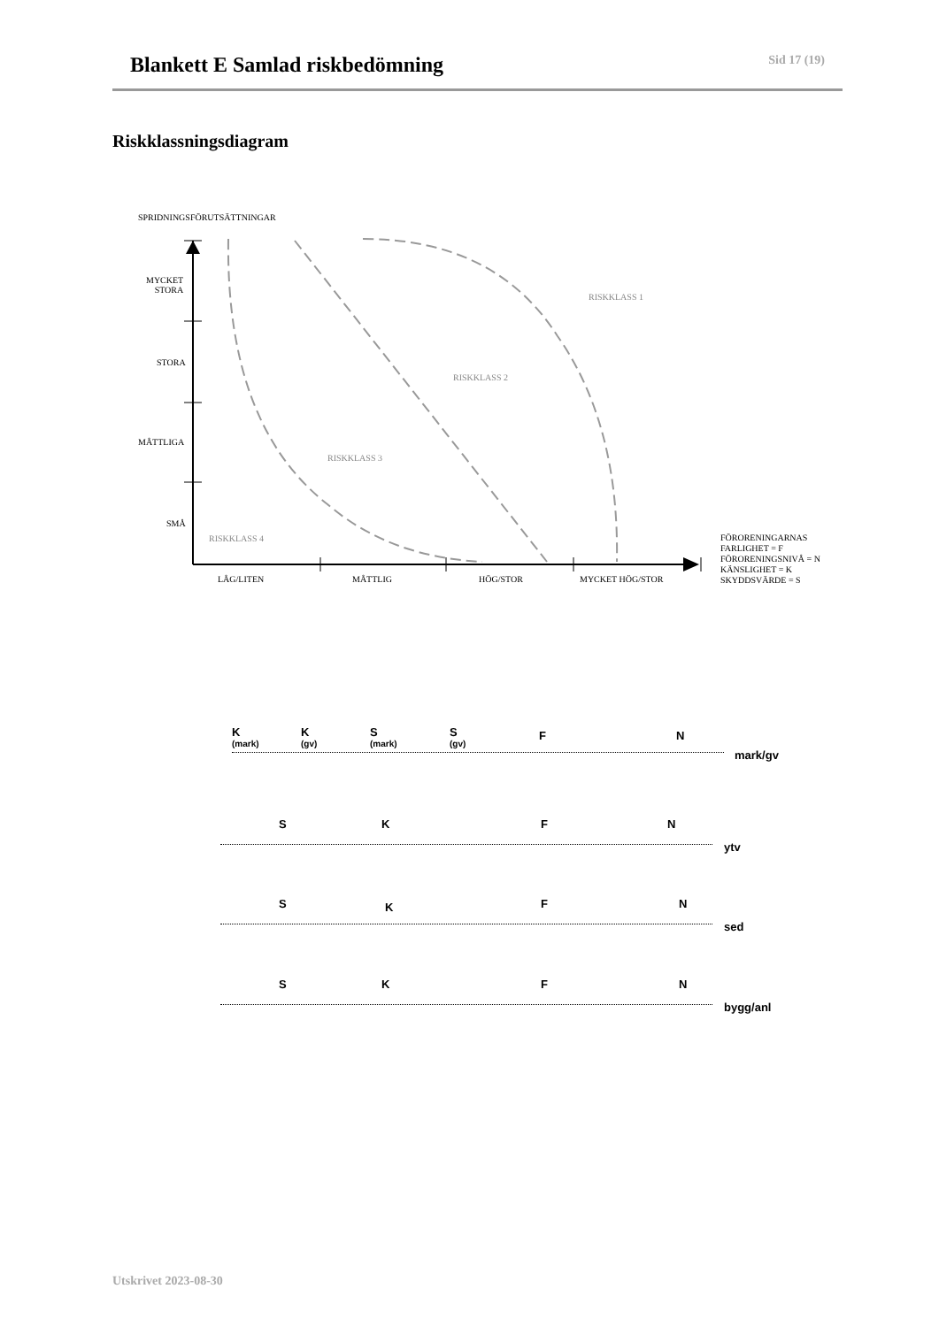Blankett E Samlad riskbedömning
Sid 17 (19)
Riskklassningsdiagram
SPRIDNINGSFÖRUTSÄTTNINGAR
MYCKET
STORA
STORA
MÅTTLIGA
SMÅ
RISKKLASS 1
RISKKLASS 2
RISKKLASS 3
RISKKLASS 4
LÅG/LITEN MÅTTLIG HÖG/STOR MYCKET HÖG/STOR
FÖRORENINGARNAS
FARLIGHET = F
FÖRORENINGSNIVÅ = N
KÄNSLIGHET = K
SKYDDSVÄRDE = S
K
(mark)
K
(gv)
S
(mark)
S
(gv)
F N
mark/gv
S K F N
ytv
S K F N
sed
S K F N
bygg/anl
Utskrivet 2023-08-30